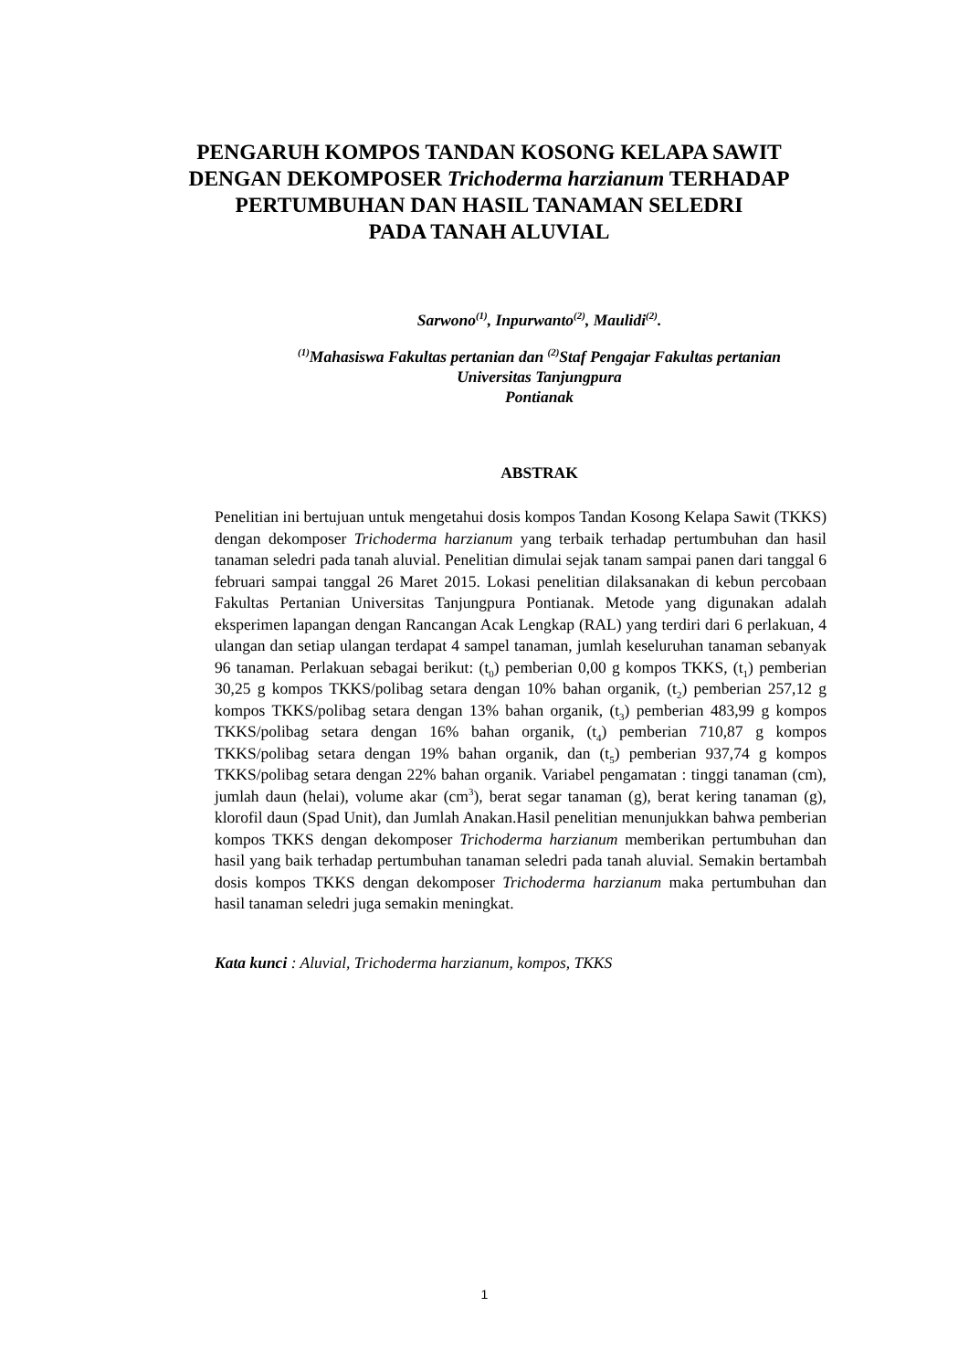PENGARUH KOMPOS TANDAN KOSONG KELAPA SAWIT DENGAN DEKOMPOSER Trichoderma harzianum TERHADAP PERTUMBUHAN DAN HASIL TANAMAN SELEDRI
PADA TANAH ALUVIAL
Sarwono<sup>(1)</sup>, Inpurwanto<sup>(2)</sup>, Maulidi<sup>(2)</sup>.
<sup>(1)</sup> Mahasiswa Fakultas pertanian dan <sup>(2)</sup>Staf Pengajar Fakultas pertanian
Universitas Tanjungpura
Pontianak
ABSTRAK
Penelitian ini bertujuan untuk mengetahui dosis kompos Tandan Kosong Kelapa Sawit (TKKS) dengan dekomposer Trichoderma harzianum yang terbaik terhadap pertumbuhan dan hasil tanaman seledri pada tanah aluvial. Penelitian dimulai sejak tanam sampai panen dari tanggal 6 februari sampai tanggal 26 Maret 2015. Lokasi penelitian dilaksanakan di kebun percobaan Fakultas Pertanian Universitas Tanjungpura Pontianak. Metode yang digunakan adalah eksperimen lapangan dengan Rancangan Acak Lengkap (RAL) yang terdiri dari 6 perlakuan, 4 ulangan dan setiap ulangan terdapat 4 sampel tanaman, jumlah keseluruhan tanaman sebanyak 96 tanaman. Perlakuan sebagai berikut: (t<sub>0</sub>) pemberian 0,00 g kompos TKKS, (t<sub>1</sub>) pemberian 30,25 g kompos TKKS/polibag setara dengan 10% bahan organik, (t<sub>2</sub>) pemberian 257,12 g kompos TKKS/polibag setara dengan 13% bahan organik, (t<sub>3</sub>) pemberian 483,99 g kompos TKKS/polibag setara dengan 16% bahan organik, (t<sub>4</sub>) pemberian 710,87 g kompos TKKS/polibag setara dengan 19% bahan organik, dan (t<sub>5</sub>) pemberian 937,74 g kompos TKKS/polibag setara dengan 22% bahan organik. Variabel pengamatan : tinggi tanaman (cm), jumlah daun (helai), volume akar (cm<sup>3</sup>), berat segar tanaman (g), berat kering tanaman (g), klorofil daun (Spad Unit), dan Jumlah Anakan.Hasil penelitian menunjukkan bahwa pemberian kompos TKKS dengan dekomposer Trichoderma harzianum memberikan pertumbuhan dan hasil yang baik terhadap pertumbuhan tanaman seledri pada tanah aluvial. Semakin bertambah dosis kompos TKKS dengan dekomposer Trichoderma harzianum maka pertumbuhan dan hasil tanaman seledri juga semakin meningkat.
Kata kunci : Aluvial, Trichoderma harzianum, kompos, TKKS
1